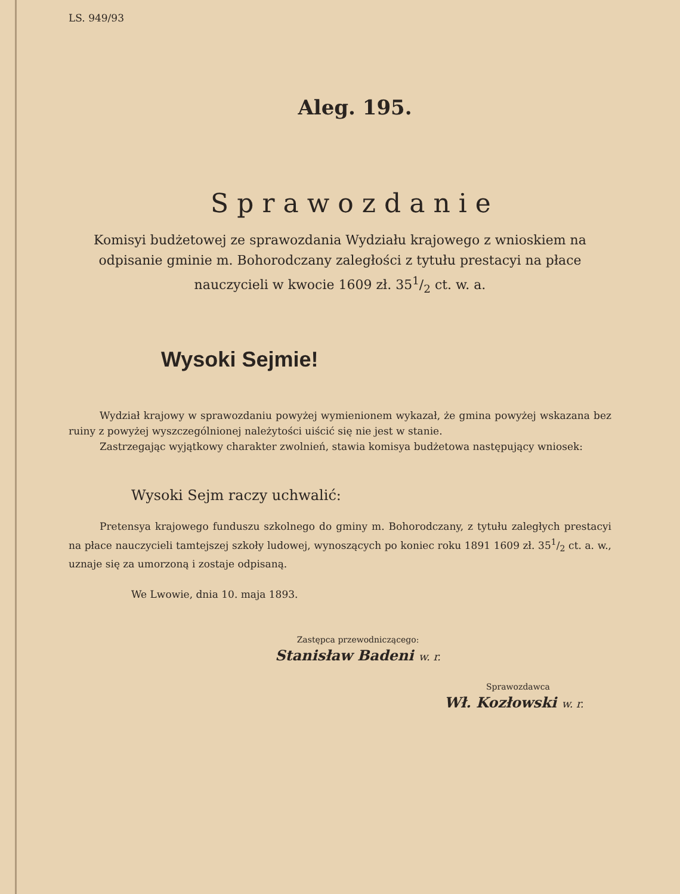LS. 949/93
Aleg. 195.
Sprawozdanie
Komisyi budżetowej ze sprawozdania Wydziału krajowego z wnioskiem na odpisanie gminie m. Bohorodczany zaległości z tytułu prestacyi na płace nauczycieli w kwocie 1609 zł. 351/2 ct. w. a.
Wysoki Sejmie!
Wydział krajowy w sprawozdaniu powyżej wymienionem wykazał, że gmina powyżej wskazana bez ruiny z powyżej wyszczególnionej należytości uiścić się nie jest w stanie.
Zastrzegając wyjątkowy charakter zwolnień, stawia komisya budżetowa następujący wniosek:
Wysoki Sejm raczy uchwalić:
Pretensya krajowego funduszu szkolnego do gminy m. Bohorodczany, z tytułu zaległych prestacyi na płace nauczycieli tamtejszej szkoły ludowej, wynoszących po koniec roku 1891 1609 zł. 351/2 ct. a. w., uznaje się za umorzoną i zostaje odpisaną.
We Lwowie, dnia 10. maja 1893.
Zastępca przewodniczącego:
Stanisław Badeni w. r.
Sprawozdawca
Wł. Kozłowski w. r.